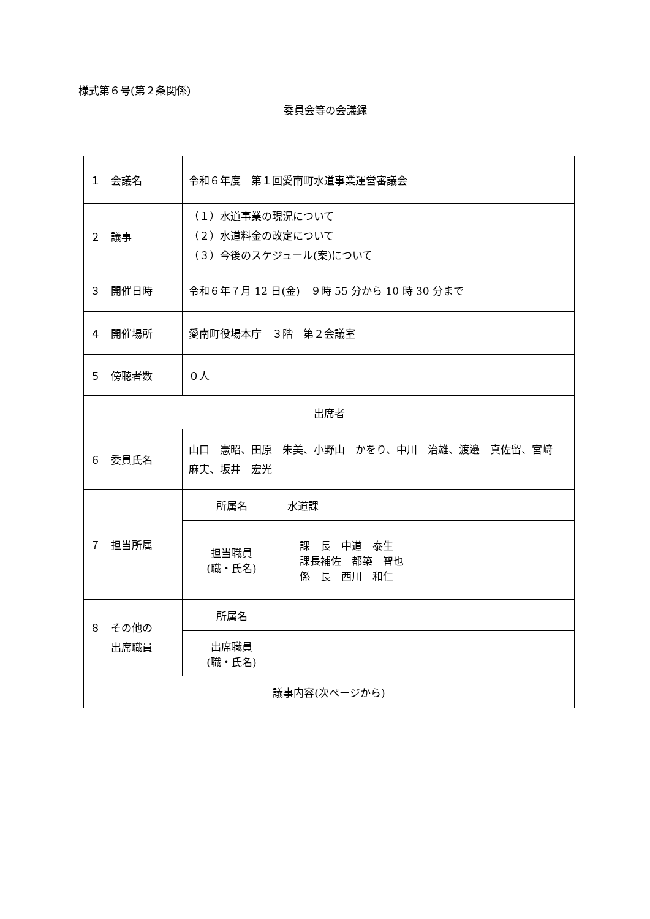様式第６号(第２条関係)
委員会等の会議録
| １ 会議名 | 令和６年度 第１回愛南町水道事業運営審議会 | |
| ２ 議事 | （１）水道事業の現況について （２）水道料金の改定について （３）今後のスケジュール(案)について | |
| ３ 開催日時 | 令和６年７月 12 日(金) ９時 55 分から 10 時 30 分まで | |
| ４ 開催場所 | 愛南町役場本庁 ３階 第２会議室 | |
| ５ 傍聴者数 | ０人 | |
| 出席者 | | |
| ６ 委員氏名 | 山口 憲昭、田原 朱美、小野山 かをり、中川 治雄、渡邊 真佐留、宮﨑 麻実、坂井 宏光 | |
| ７ 担当所属 | 所属名 | 水道課 |
| | 担当職員 (職・氏名) | 課 長 中道 泰生 課長補佐 都築 智也 係 長 西川 和仁 |
| ８ その他の 出席職員 | 所属名 | |
| | 出席職員 (職・氏名) | |
| 議事内容(次ページから) | | |